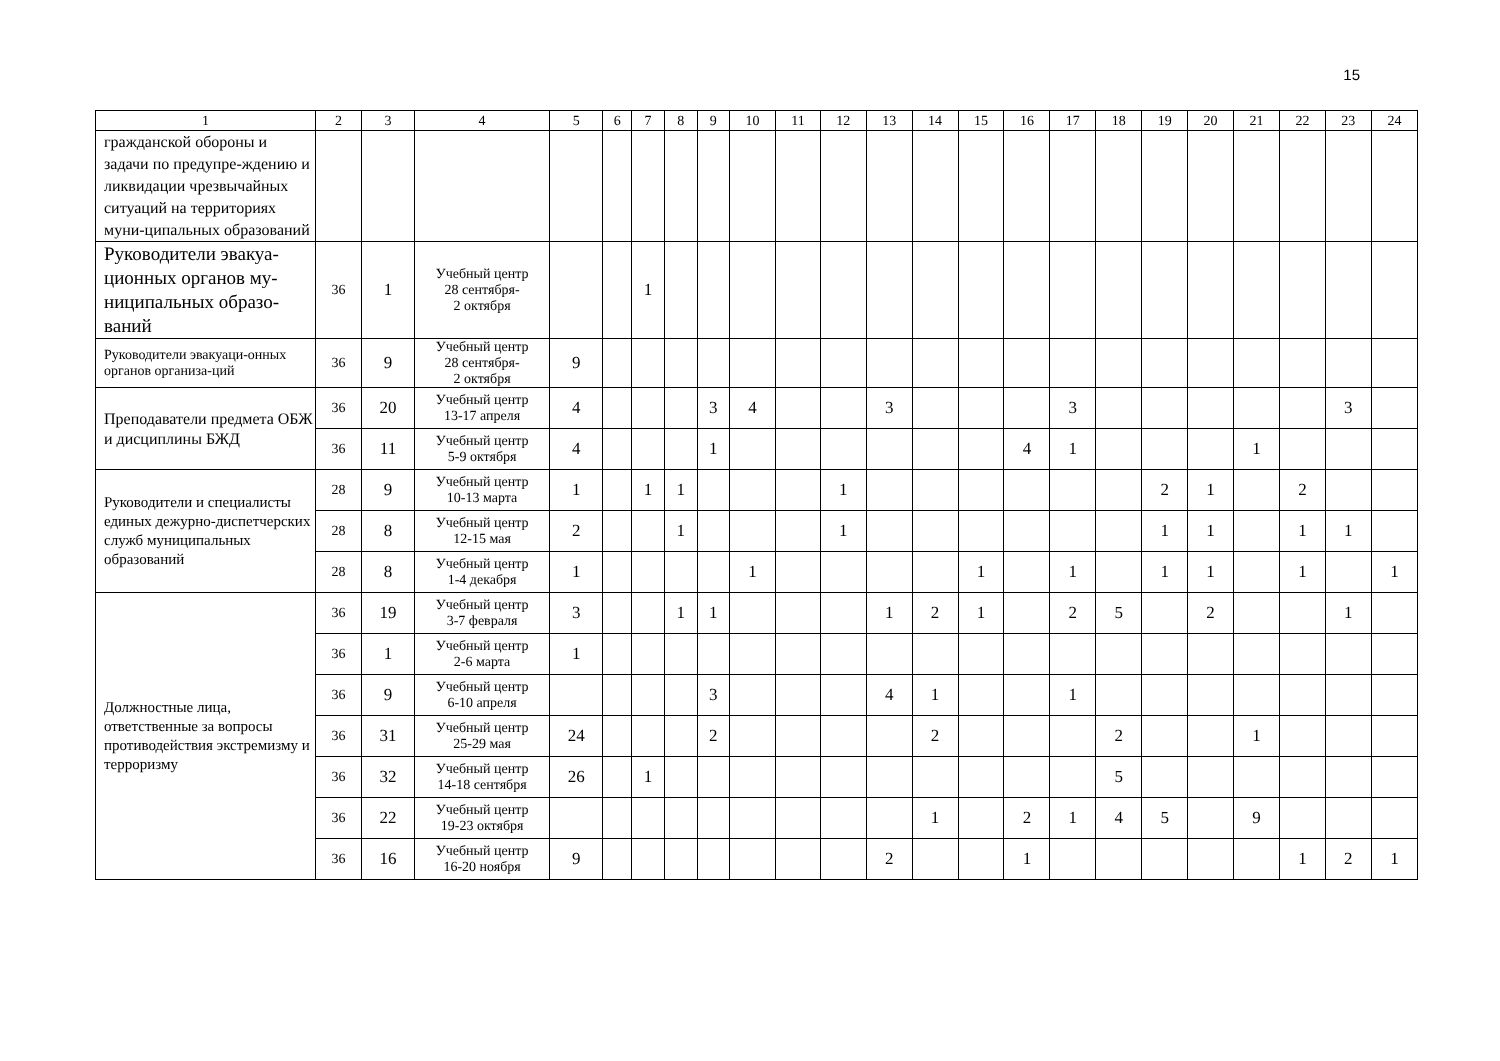15
| 1 | 2 | 3 | 4 | 5 | 6 | 7 | 8 | 9 | 10 | 11 | 12 | 13 | 14 | 15 | 16 | 17 | 18 | 19 | 20 | 21 | 22 | 23 | 24 |
| --- | --- | --- | --- | --- | --- | --- | --- | --- | --- | --- | --- | --- | --- | --- | --- | --- | --- | --- | --- | --- | --- | --- | --- |
| гражданской обороны и задачи по предупре-ждению и ликвидации чрезвычайных ситуаций на территориях муни-ципальных образований | | | | | | | | | | | | | | | | | | | | | | | |
| Руководители эвакуа-ционных органов му-ниципальных образо-ваний | 36 | 1 | Учебный центр 28 сентября- 2 октября | | | 1 | | | | | | | | | | | | | | | | | |
| Руководители эвакуаци-онных органов организа-ций | 36 | 9 | Учебный центр 28 сентября- 2 октября | 9 | | | | | | | | | | | | | | | | | | | |
| Преподаватели предмета ОБЖ и дисциплины БЖД | 36 | 20 | Учебный центр 13-17 апреля | 4 | | | | 3 | 4 | | | 3 | | | | 3 | | | | | | 3 | |
| | 36 | 11 | Учебный центр 5-9 октября | 4 | | | | 1 | | | | | | | 4 | 1 | | | | 1 | | | |
| Руководители и специалисты единых дежурно-диспетчерских служб муниципальных образований | 28 | 9 | Учебный центр 10-13 марта | 1 | | 1 | 1 | | | | 1 | | | | | | | 2 | 1 | | 2 | | |
| | 28 | 8 | Учебный центр 12-15 мая | 2 | | | 1 | | | | 1 | | | | | | | 1 | 1 | | 1 | 1 | |
| | 28 | 8 | Учебный центр 1-4 декабря | 1 | | | | | 1 | | | | | 1 | | 1 | | 1 | 1 | | 1 | | 1 |
| Должностные лица, ответственные за вопросы противодействия экстремизму и терроризму | 36 | 19 | Учебный центр 3-7 февраля | 3 | | | 1 | 1 | | | | 1 | 2 | 1 | | 2 | 5 | | 2 | | | 1 | |
| | 36 | 1 | Учебный центр 2-6 марта | 1 | | | | | | | | | | | | | | | | | | | |
| | 36 | 9 | Учебный центр 6-10 апреля | | | | | 3 | | | | 4 | 1 | | | 1 | | | | | | | |
| | 36 | 31 | Учебный центр 25-29 мая | 24 | | | | 2 | | | | | 2 | | | | 2 | | | 1 | | | |
| | 36 | 32 | Учебный центр 14-18 сентября | 26 | | 1 | | | | | | | | | | | 5 | | | | | | |
| | 36 | 22 | Учебный центр 19-23 октября | | | | | | | | | | 1 | | 2 | 1 | 4 | 5 | | 9 | | | |
| | 36 | 16 | Учебный центр 16-20 ноября | 9 | | | | | | | | 2 | | | 1 | | | | | | 1 | 2 | 1 |